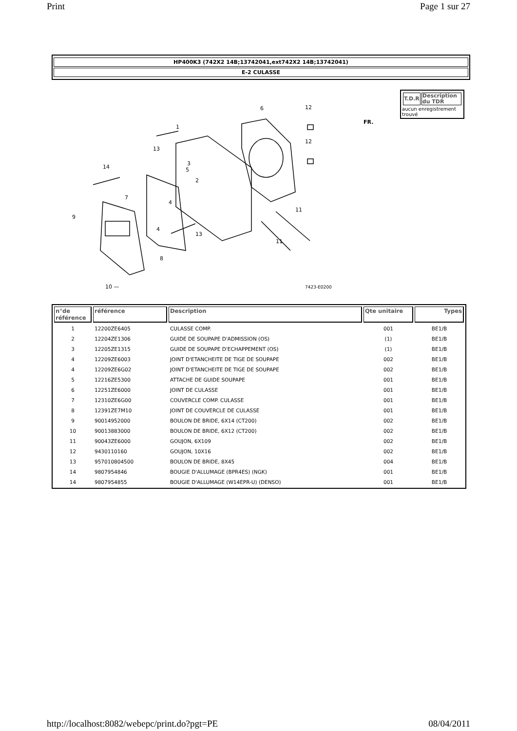Print Page 1 sur 27
HP400K3 (742X2 14B;13742041,ext742X2 14B;13742041)
E-2 CULASSE
1
2
3
4
4
5
6
7
8
9
10 —
11
11
12
12
13
13
14
FR.
7423-E0200
| T.D.R | Description du TDR |
| --- | --- |
aucun enregistrement trouvé
| n°de référence | référence | Description | Qte unitaire | Types |
| --- | --- | --- | --- | --- |
| 1 | 12200ZE6405 | CULASSE COMP. | 001 | BE1/B |
| 2 | 12204ZE1306 | GUIDE DE SOUPAPE D'ADMISSION (OS) | (1) | BE1/B |
| 3 | 12205ZE1315 | GUIDE DE SOUPAPE D'ECHAPPEMENT (OS) | (1) | BE1/B |
| 4 | 12209ZE6003 | JOINT D'ETANCHEITE DE TIGE DE SOUPAPE | 002 | BE1/B |
| 4 | 12209ZE6G02 | JOINT D'ETANCHEITE DE TIGE DE SOUPAPE | 002 | BE1/B |
| 5 | 12216ZE5300 | ATTACHE DE GUIDE SOUPAPE | 001 | BE1/B |
| 6 | 12251ZE6000 | JOINT DE CULASSE | 001 | BE1/B |
| 7 | 12310ZE6G00 | COUVERCLE COMP. CULASSE | 001 | BE1/B |
| 8 | 12391ZE7M10 | JOINT DE COUVERCLE DE CULASSE | 001 | BE1/B |
| 9 | 90014952000 | BOULON DE BRIDE, 6X14 (CT200) | 002 | BE1/B |
| 10 | 90013883000 | BOULON DE BRIDE, 6X12 (CT200) | 002 | BE1/B |
| 11 | 90043ZE6000 | GOUJON, 6X109 | 002 | BE1/B |
| 12 | 9430110160 | GOUJON, 10X16 | 002 | BE1/B |
| 13 | 957010804500 | BOULON DE BRIDE, 8X45 | 004 | BE1/B |
| 14 | 9807954846 | BOUGIE D'ALLUMAGE (BPR4ES) (NGK) | 001 | BE1/B |
| 14 | 9807954855 | BOUGIE D'ALLUMAGE (W14EPR-U) (DENSO) | 001 | BE1/B |
http://localhost:8082/webepc/print.do?pgt=PE 08/04/2011